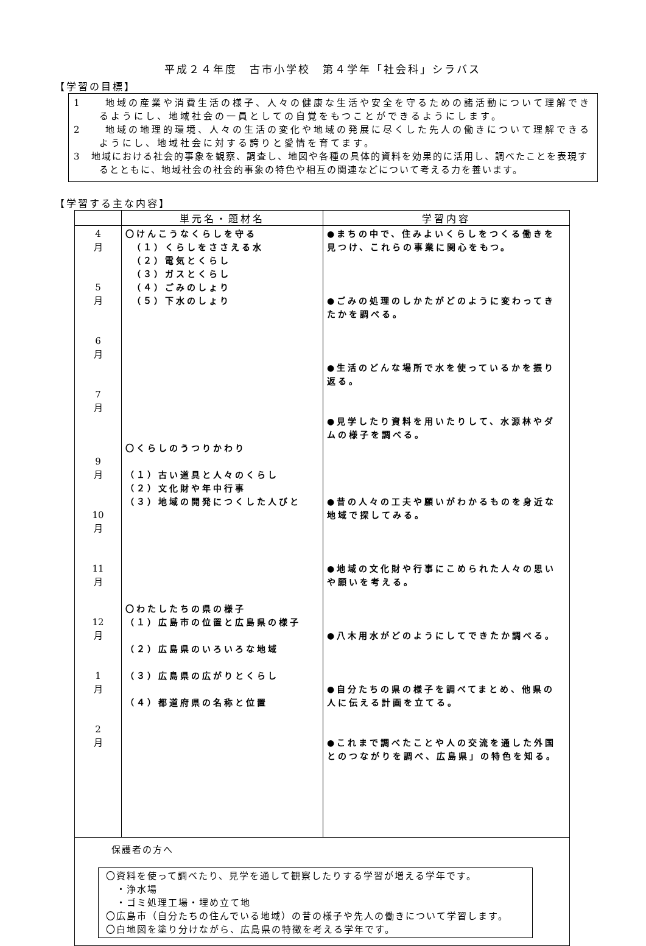平成２４年度　古市小学校　第４学年「社会科」シラバス
【学習の目標】
1　　地域の産業や消費生活の様子、人々の健康な生活や安全を守るための諸活動について理解できるようにし、地域社会の一員としての自覚をもつことができるようにします。
2　　地域の地理的環境、人々の生活の変化や地域の発展に尽くした先人の働きについて理解できるようにし、地域社会に対する誇りと愛情を育てます。
3　地域における社会的事象を観察、調査し、地図や各種の具体的資料を効果的に活用し、調べたことを表現するとともに、地域社会の社会的事象の特色や相互の関連などについて考える力を養います。
【学習する主な内容】
| | 単元名・題材名 | 学習内容 |
| --- | --- | --- |
| 4 月 5 月 6 月 7 月 9 月 10 月 11 月 12 月 1 月 2 月 | 〇けんこうなくらしを守る （１）くらしをささえる水 （２）電気とくらし （３）ガスとくらし （４）ごみのしょり （５）下水のしょり 〇くらしのうつりかわり （１）古い道具と人々のくらし （２）文化財や年中行事 （３）地域の開発につくした人びと 〇わたしたちの県の様子 （１）広島市の位置と広島県の様子 （２）広島県のいろいろな地域 （３）広島県の広がりとくらし （４）都道府県の名称と位置 | ●まちの中で、住みよいくらしをつくる働きを見つけ、これらの事業に関心をもつ。 ●ごみの処理のしかたがどのように変わってきたかを調べる。 ●生活のどんな場所で水を使っているかを振り返る。 ●見学したり資料を用いたりして、水源林やダムの様子を調べる。 ●昔の人々の工夫や願いがわかるものを身近な地域で探してみる。 ●地域の文化財や行事にこめられた人々の思いや願いを考える。 ●八木用水がどのようにしてできたか調べる。 ●自分たちの県の様子を調べてまとめ、他県の人に伝える計画を立てる。 ●これまで調べたことや人の交流を通した外国とのつながりを調べ、広島県」の特色を知る。 |
| 保護者の方へ 〇資料を使って調べたり、見学を通して観察したりする学習が増える学年です。 ・浄水場 ・ゴミ処理工場・埋め立て地 〇広島市（自分たちの住んでいる地域）の昔の様子や先人の働きについて学習します。 〇白地図を塗り分けながら、広島県の特徴を考える学年です。 | | |